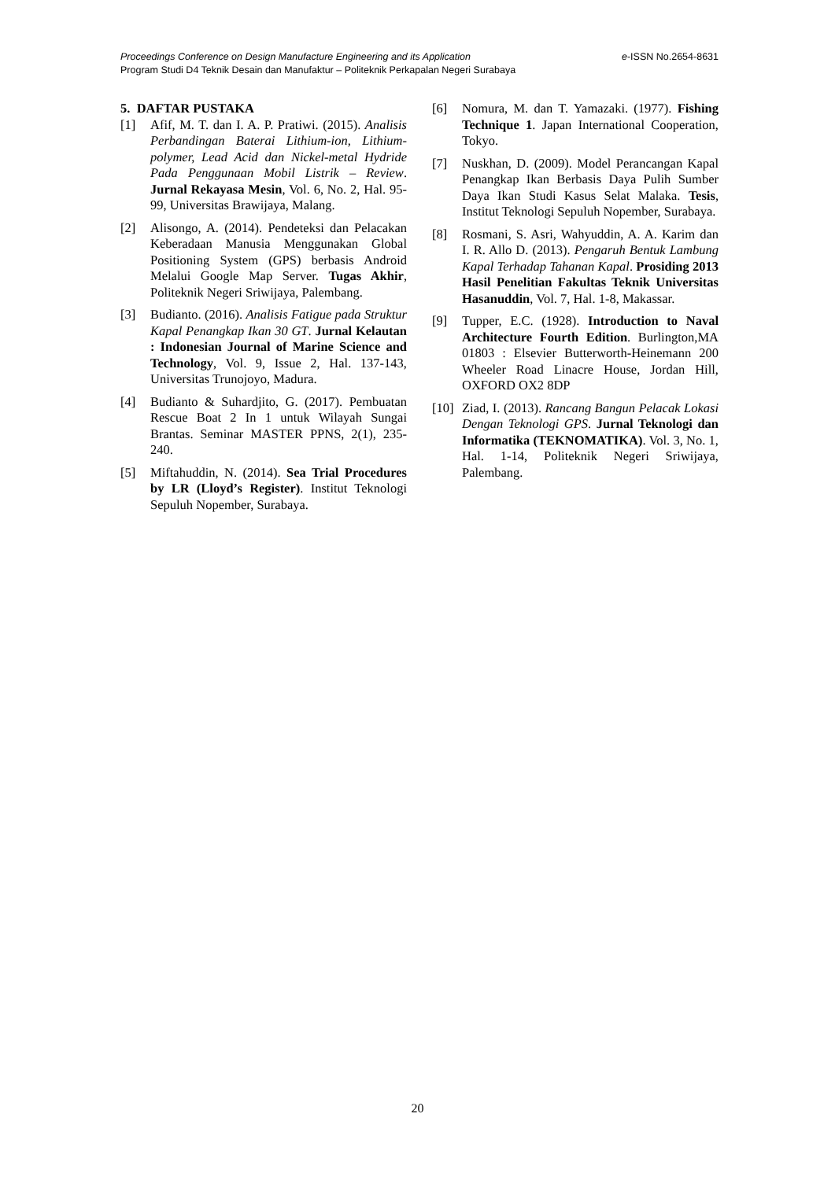e-ISSN No.2654-8631 Proceedings Conference on Design Manufacture Engineering and its Application
Program Studi D4 Teknik Desain dan Manufaktur – Politeknik Perkapalan Negeri Surabaya
5. DAFTAR PUSTAKA
[1] Afif, M. T. dan I. A. P. Pratiwi. (2015). Analisis Perbandingan Baterai Lithium-ion, Lithium-polymer, Lead Acid dan Nickel-metal Hydride Pada Penggunaan Mobil Listrik – Review. Jurnal Rekayasa Mesin, Vol. 6, No. 2, Hal. 95-99, Universitas Brawijaya, Malang.
[2] Alisongo, A. (2014). Pendeteksi dan Pelacakan Keberadaan Manusia Menggunakan Global Positioning System (GPS) berbasis Android Melalui Google Map Server. Tugas Akhir, Politeknik Negeri Sriwijaya, Palembang.
[3] Budianto. (2016). Analisis Fatigue pada Struktur Kapal Penangkap Ikan 30 GT. Jurnal Kelautan : Indonesian Journal of Marine Science and Technology, Vol. 9, Issue 2, Hal. 137-143, Universitas Trunojoyo, Madura.
[4] Budianto & Suhardjito, G. (2017). Pembuatan Rescue Boat 2 In 1 untuk Wilayah Sungai Brantas. Seminar MASTER PPNS, 2(1), 235-240.
[5] Miftahuddin, N. (2014). Sea Trial Procedures by LR (Lloyd’s Register). Institut Teknologi Sepuluh Nopember, Surabaya.
[6] Nomura, M. dan T. Yamazaki. (1977). Fishing Technique 1. Japan International Cooperation, Tokyo.
[7] Nuskhan, D. (2009). Model Perancangan Kapal Penangkap Ikan Berbasis Daya Pulih Sumber Daya Ikan Studi Kasus Selat Malaka. Tesis, Institut Teknologi Sepuluh Nopember, Surabaya.
[8] Rosmani, S. Asri, Wahyuddin, A. A. Karim dan I. R. Allo D. (2013). Pengaruh Bentuk Lambung Kapal Terhadap Tahanan Kapal. Prosiding 2013 Hasil Penelitian Fakultas Teknik Universitas Hasanuddin, Vol. 7, Hal. 1-8, Makassar.
[9] Tupper, E.C. (1928). Introduction to Naval Architecture Fourth Edition. Burlington,MA 01803 : Elsevier Butterworth-Heinemann 200 Wheeler Road Linacre House, Jordan Hill, OXFORD OX2 8DP
[10] Ziad, I. (2013). Rancang Bangun Pelacak Lokasi Dengan Teknologi GPS. Jurnal Teknologi dan Informatika (TEKNOMATIKA). Vol. 3, No. 1, Hal. 1-14, Politeknik Negeri Sriwijaya, Palembang.
20